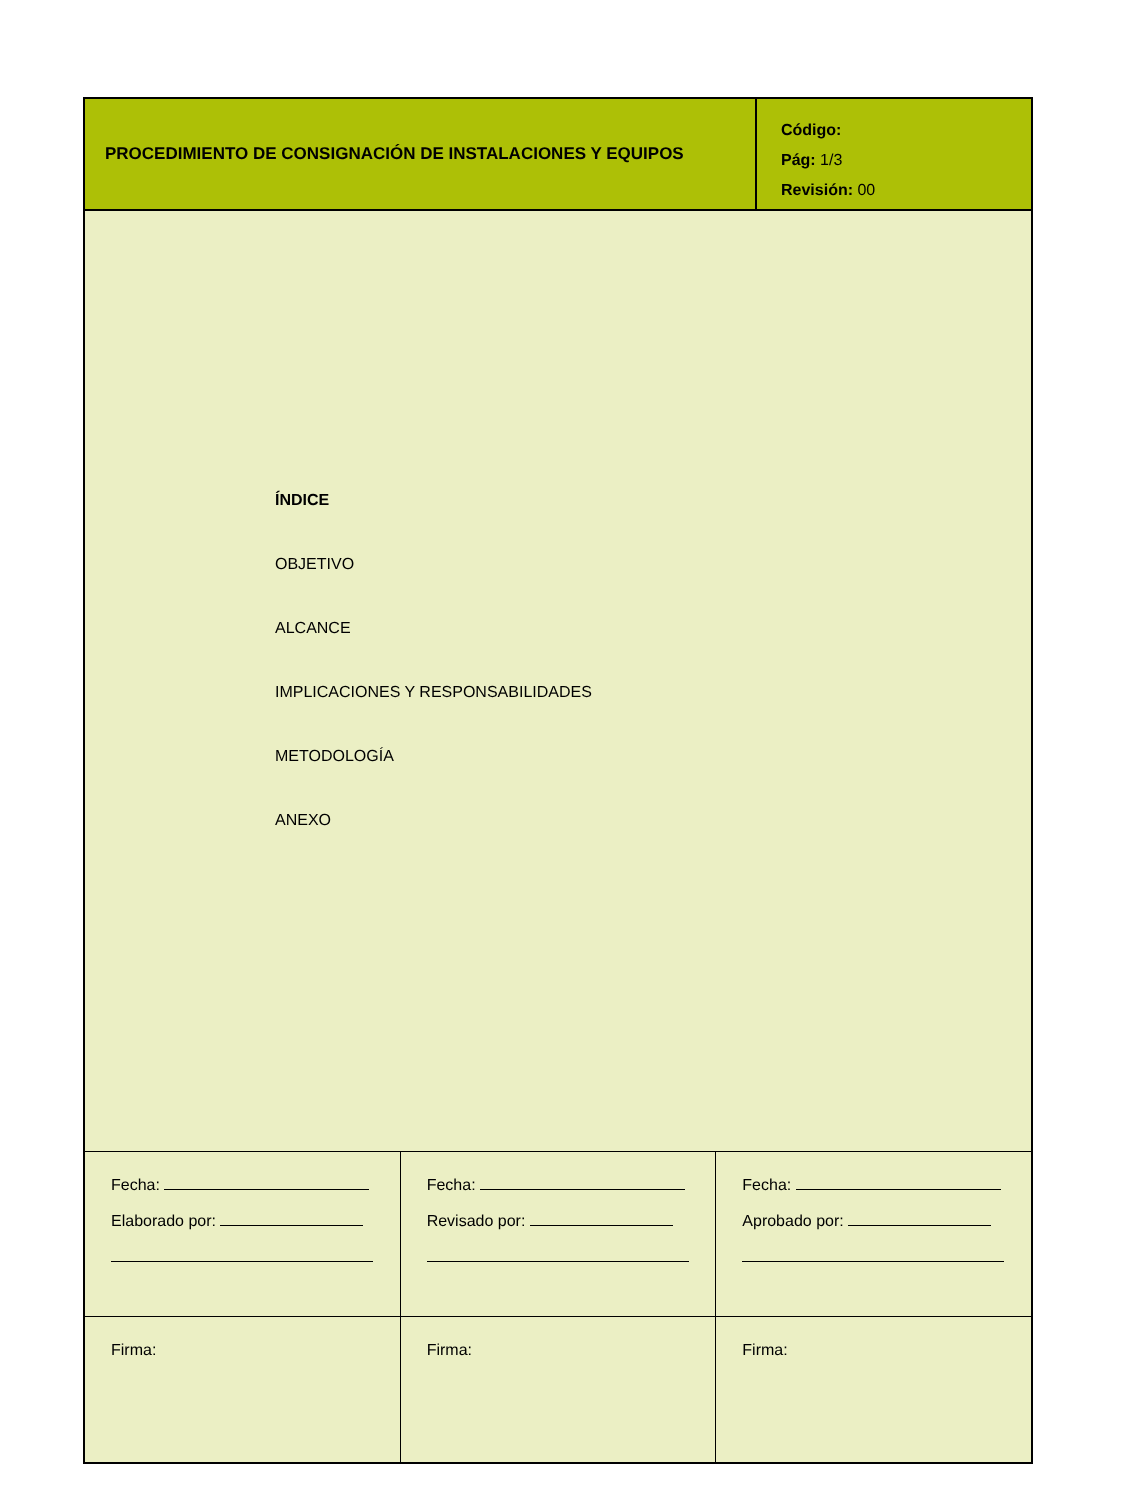PROCEDIMIENTO DE CONSIGNACIÓN DE INSTALACIONES Y EQUIPOS
Código:
Pág: 1/3
Revisión: 00
ÍNDICE
OBJETIVO
ALCANCE
IMPLICACIONES Y RESPONSABILIDADES
METODOLOGÍA
ANEXO
| Fecha: Elaborado por: | Fecha: Revisado por: | Fecha: Aprobado por: |
| Firma: | Firma: | Firma: |